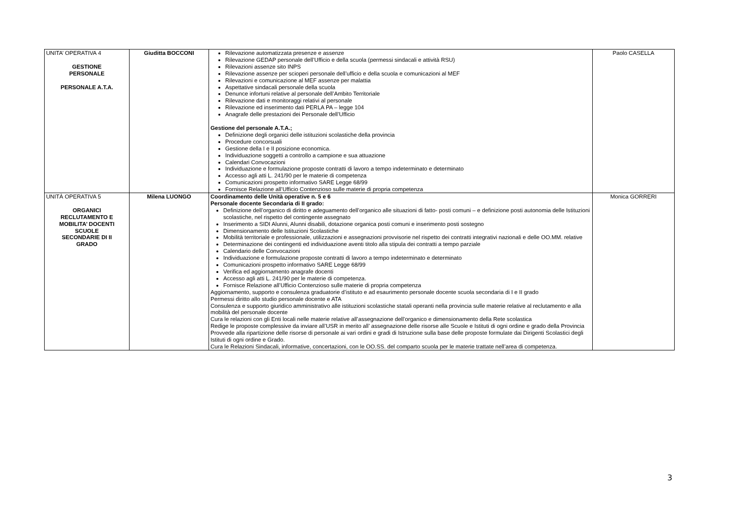| UNITA’ OPERATIVA 4 GESTIONE PERSONALE PERSONALE A.T.A. | Giuditta BOCCONI | Rilevazione automatizzata presenze e assenze Rilevazione GEDAP personale dell’Ufficio e della scuola (permessi sindacali e attività RSU) Rilevazioni assenze sito INPS Rilevazione assenze per scioperi personale dell’ufficio e della scuola e comunicazioni al MEF Rilevazioni e comunicazione al MEF assenze per malattia Aspettative sindacali personale della scuola Denunce infortuni relative al personale dell’Ambito Territoriale Rilevazione dati e monitoraggi relativi al personale Rilevazione ed inserimento dati PERLA PA – legge 104 Anagrafe delle prestazioni dei Personale dell’Ufficio Gestione del personale A.T.A.; Definizione degli organici delle istituzioni scolastiche della provincia Procedure concorsuali Gestione della I e II posizione economica. Individuazione soggetti a controllo a campione e sua attuazione Calendari Convocazioni Individuazione e formulazione proposte contratti di lavoro a tempo indeterminato e determinato Accesso agli atti L. 241/90 per le materie di competenza Comunicazioni prospetto informativo SARE Legge 68/99 Fornisce Relazione all’Ufficio Contenzioso sulle materie di propria competenza | Paolo CASELLA |
| UNITÀ OPERATIVA 5 ORGANICI RECLUTAMENTO E MOBILITA’ DOCENTI SCUOLE SECONDARIE DI II GRADO | Milena LUONGO | Coordinamento delle Unità operative n. 5 e 6 Personale docente Secondaria di II grado: Definizione dell’organico di diritto e adeguamento dell’organico alle situazioni di fatto- posti comuni – e definizione posti autonomia delle Istituzioni scolastiche, nel rispetto del contingente assegnato Inserimento a SIDI Alunni, Alunni disabili, dotazione organica posti comuni e inserimento posti sostegno Dimensionamento delle Istituzioni Scolastiche Mobilità territoriale e professionale, utilizzazioni e assegnazioni provvisorie nel rispetto dei contratti integrativi nazionali e delle OO.MM. relative Determinazione dei contingenti ed individuazione aventi titolo alla stipula dei contratti a tempo parziale Calendario delle Convocazioni Individuazione e formulazione proposte contratti di lavoro a tempo indeterminato e determinato Comunicazioni prospetto informativo SARE Legge 68/99 Verifica ed aggiornamento anagrafe docenti Accesso agli atti L. 241/90 per le materie di competenza. Fornisce Relazione all’Ufficio Contenzioso sulle materie di propria competenza Aggiornamento, supporto e consulenza graduatorie d’istituto e ad esaurimento personale docente scuola secondaria di I e II grado Permessi diritto allo studio personale docente e ATA Consulenza e supporto giuridico amministrativo alle istituzioni scolastiche statali operanti nella provincia sulle materie relative al reclutamento e alla mobilità del personale docente Cura le relazioni con gli Enti locali nelle materie relative all’assegnazione dell’organico e dimensionamento della Rete scolastica Redige le proposte complessive da inviare all’USR in merito all’ assegnazione delle risorse alle Scuole e Istituti di ogni ordine e grado della Provincia Provvede alla ripartizione delle risorse di personale ai vari ordini e gradi di Istruzione sulla base delle proposte formulate dai Dirigenti Scolastici degli Istituti di ogni ordine e Grado. Cura le Relazioni Sindacali, informative, concertazioni, con le OO.SS. del comparto scuola per le materie trattate nell’area di competenza. | Monica GORRERI |
3